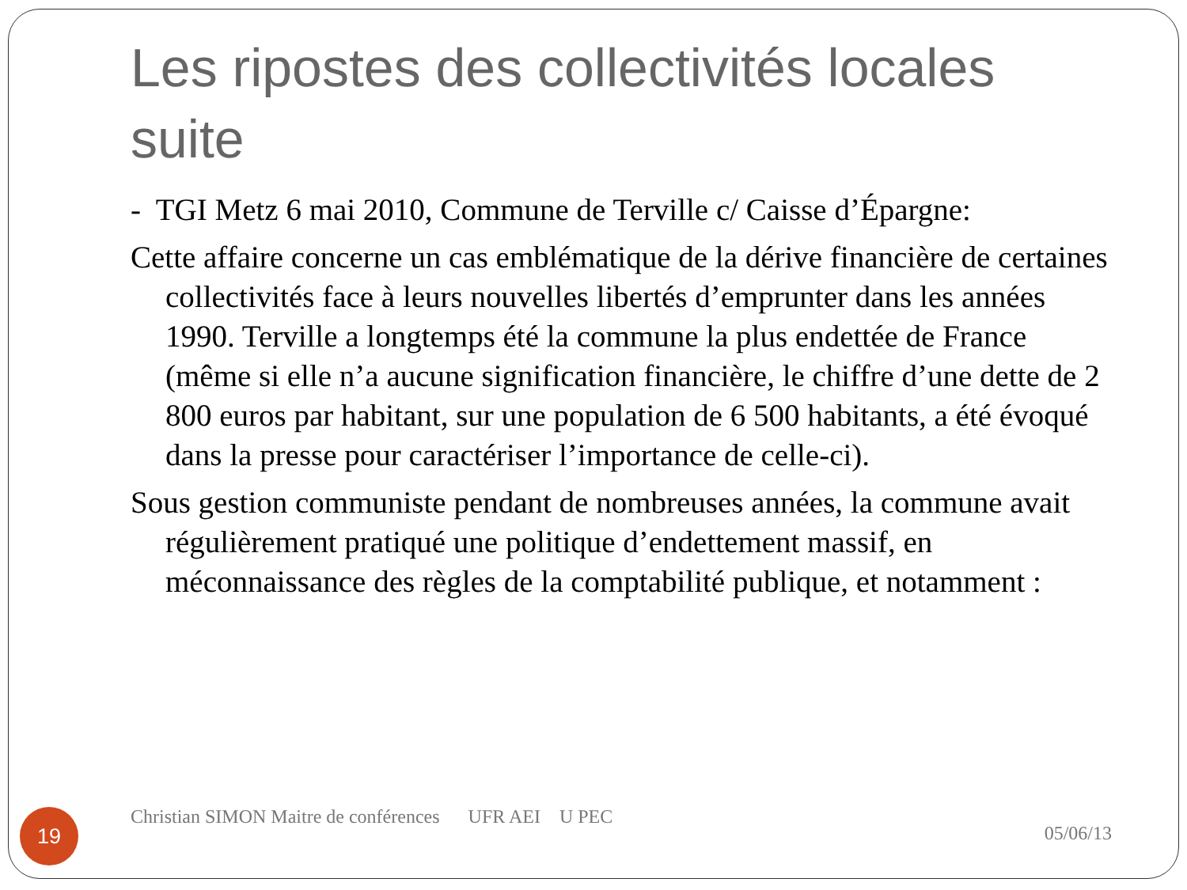Les ripostes des collectivités locales suite
- TGI Metz 6 mai 2010, Commune de Terville c/ Caisse d’Épargne:
Cette affaire concerne un cas emblématique de la dérive financière de certaines collectivités face à leurs nouvelles libertés d’emprunter dans les années 1990. Terville a longtemps été la commune la plus endettée de France (même si elle n’a aucune signification financière, le chiffre d’une dette de 2 800 euros par habitant, sur une population de 6 500 habitants, a été évoqué dans la presse pour caractériser l’importance de celle-ci).
Sous gestion communiste pendant de nombreuses années, la commune avait régulièrement pratiqué une politique d’endettement massif, en méconnaissance des règles de la comptabilité publique, et notamment :
19
Christian SIMON Maitre de conférences UFR AEI U PEC
05/06/13